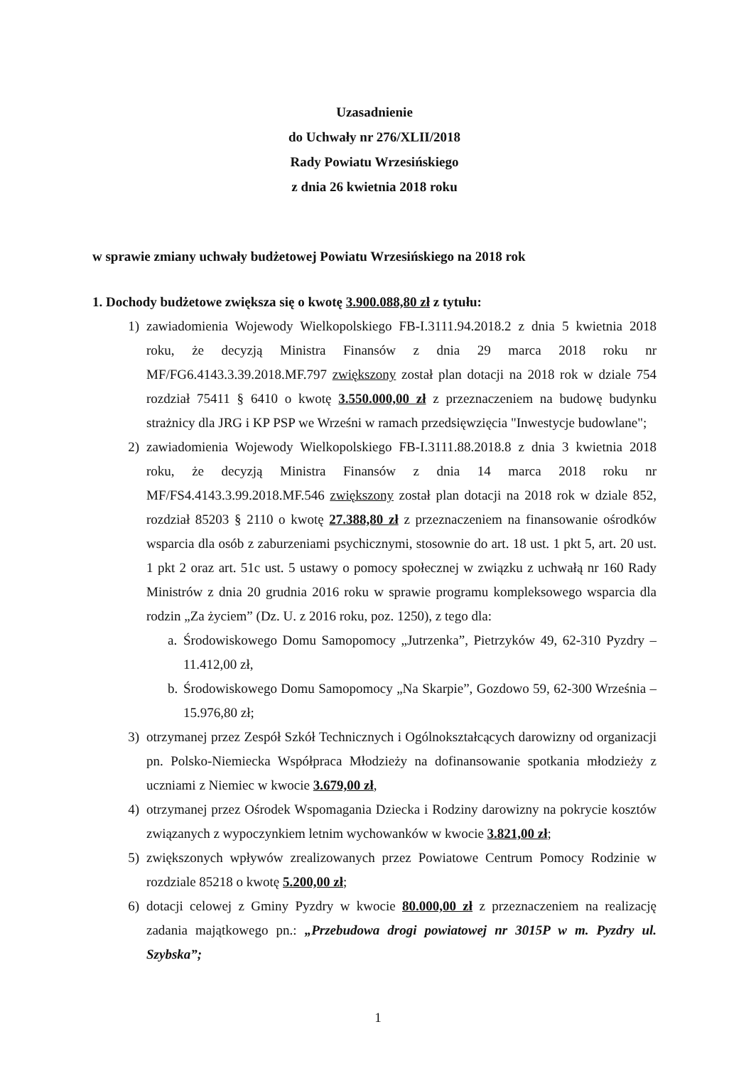Uzasadnienie
do Uchwały nr 276/XLII/2018
Rady Powiatu Wrzesińskiego
z dnia 26 kwietnia 2018 roku
w sprawie zmiany uchwały budżetowej Powiatu Wrzesińskiego na 2018 rok
1. Dochody budżetowe zwiększa się o kwotę 3.900.088,80 zł z tytułu:
1) zawiadomienia Wojewody Wielkopolskiego FB-I.3111.94.2018.2 z dnia 5 kwietnia 2018 roku, że decyzją Ministra Finansów z dnia 29 marca 2018 roku nr MF/FG6.4143.3.39.2018.MF.797 zwiększony został plan dotacji na 2018 rok w dziale 754 rozdział 75411 § 6410 o kwotę 3.550.000,00 zł z przeznaczeniem na budowę budynku strażnicy dla JRG i KP PSP we Wrześni w ramach przedsięwzięcia "Inwestycje budowlane";
2) zawiadomienia Wojewody Wielkopolskiego FB-I.3111.88.2018.8 z dnia 3 kwietnia 2018 roku, że decyzją Ministra Finansów z dnia 14 marca 2018 roku nr MF/FS4.4143.3.99.2018.MF.546 zwiększony został plan dotacji na 2018 rok w dziale 852, rozdział 85203 § 2110 o kwotę 27.388,80 zł z przeznaczeniem na finansowanie ośrodków wsparcia dla osób z zaburzeniami psychicznymi, stosownie do art. 18 ust. 1 pkt 5, art. 20 ust. 1 pkt 2 oraz art. 51c ust. 5 ustawy o pomocy społecznej w związku z uchwałą nr 160 Rady Ministrów z dnia 20 grudnia 2016 roku w sprawie programu kompleksowego wsparcia dla rodzin „Za życiem” (Dz. U. z 2016 roku, poz. 1250), z tego dla:
a.
Środowiskowego Domu Samopomocy „Jutrzenka”, Pietrzyków 49, 62-310 Pyzdry – 11.412,00 zł,
b.
Środowiskowego Domu Samopomocy „Na Skarpie”, Gozdowo 59, 62-300 Września – 15.976,80 zł;
3) otrzymanej przez Zespół Szkół Technicznych i Ogólnokształcących darowizny od organizacji pn. Polsko-Niemiecka Współpraca Młodzieży na dofinansowanie spotkania młodzieży z uczniami z Niemiec w kwocie 3.679,00 zł,
4) otrzymanej przez Ośrodek Wspomagania Dziecka i Rodziny darowizny na pokrycie kosztów związanych z wypoczynkiem letnim wychowanków w kwocie 3.821,00 zł;
5) zwiększonych wpływów zrealizowanych przez Powiatowe Centrum Pomocy Rodzinie w rozdziale 85218 o kwotę 5.200,00 zł;
6) dotacji celowej z Gminy Pyzdry w kwocie 80.000,00 zł z przeznaczeniem na realizację zadania majątkowego pn.: „Przebudowa drogi powiatowej nr 3015P w m. Pyzdry ul. Szybska”;
1